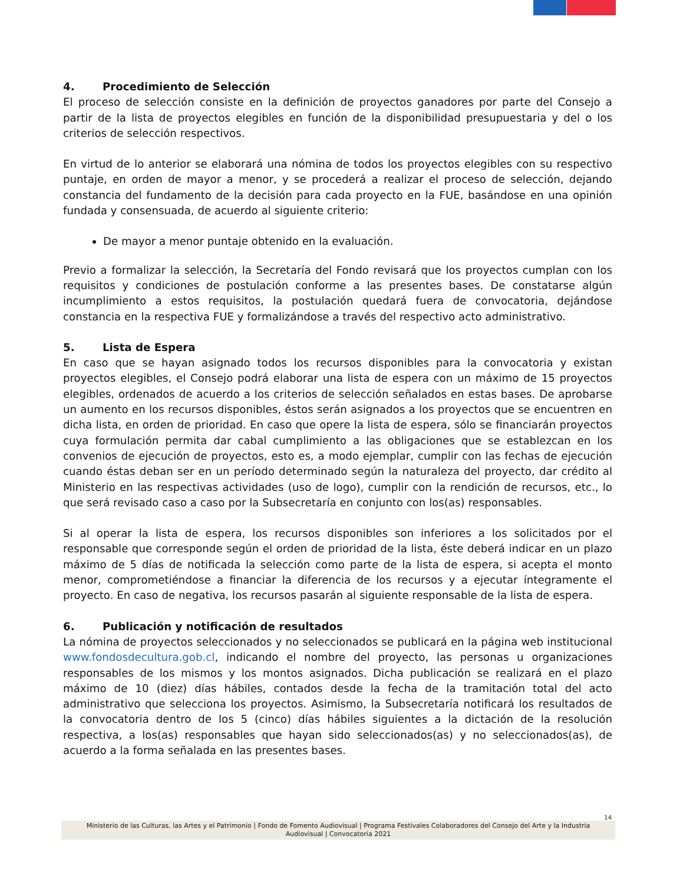4. Procedimiento de Selección
El proceso de selección consiste en la definición de proyectos ganadores por parte del Consejo a partir de la lista de proyectos elegibles en función de la disponibilidad presupuestaria y del o los criterios de selección respectivos.
En virtud de lo anterior se elaborará una nómina de todos los proyectos elegibles con su respectivo puntaje, en orden de mayor a menor, y se procederá a realizar el proceso de selección, dejando constancia del fundamento de la decisión para cada proyecto en la FUE, basándose en una opinión fundada y consensuada, de acuerdo al siguiente criterio:
De mayor a menor puntaje obtenido en la evaluación.
Previo a formalizar la selección, la Secretaría del Fondo revisará que los proyectos cumplan con los requisitos y condiciones de postulación conforme a las presentes bases. De constatarse algún incumplimiento a estos requisitos, la postulación quedará fuera de convocatoria, dejándose constancia en la respectiva FUE y formalizándose a través del respectivo acto administrativo.
5. Lista de Espera
En caso que se hayan asignado todos los recursos disponibles para la convocatoria y existan proyectos elegibles, el Consejo podrá elaborar una lista de espera con un máximo de 15 proyectos elegibles, ordenados de acuerdo a los criterios de selección señalados en estas bases. De aprobarse un aumento en los recursos disponibles, éstos serán asignados a los proyectos que se encuentren en dicha lista, en orden de prioridad. En caso que opere la lista de espera, sólo se financiarán proyectos cuya formulación permita dar cabal cumplimiento a las obligaciones que se establezcan en los convenios de ejecución de proyectos, esto es, a modo ejemplar, cumplir con las fechas de ejecución cuando éstas deban ser en un período determinado según la naturaleza del proyecto, dar crédito al Ministerio en las respectivas actividades (uso de logo), cumplir con la rendición de recursos, etc., lo que será revisado caso a caso por la Subsecretaría en conjunto con los(as) responsables.
Si al operar la lista de espera, los recursos disponibles son inferiores a los solicitados por el responsable que corresponde según el orden de prioridad de la lista, éste deberá indicar en un plazo máximo de 5 días de notificada la selección como parte de la lista de espera, si acepta el monto menor, comprometiéndose a financiar la diferencia de los recursos y a ejecutar íntegramente el proyecto. En caso de negativa, los recursos pasarán al siguiente responsable de la lista de espera.
6. Publicación y notificación de resultados
La nómina de proyectos seleccionados y no seleccionados se publicará en la página web institucional www.fondosdecultura.gob.cl, indicando el nombre del proyecto, las personas u organizaciones responsables de los mismos y los montos asignados. Dicha publicación se realizará en el plazo máximo de 10 (diez) días hábiles, contados desde la fecha de la tramitación total del acto administrativo que selecciona los proyectos. Asimismo, la Subsecretaría notificará los resultados de la convocatoria dentro de los 5 (cinco) días hábiles siguientes a la dictación de la resolución respectiva, a los(as) responsables que hayan sido seleccionados(as) y no seleccionados(as), de acuerdo a la forma señalada en las presentes bases.
14
Ministerio de las Culturas, las Artes y el Patrimonio | Fondo de Fomento Audiovisual | Programa Festivales Colaboradores del Consejo del Arte y la Industria Audiovisual | Convocatoria 2021